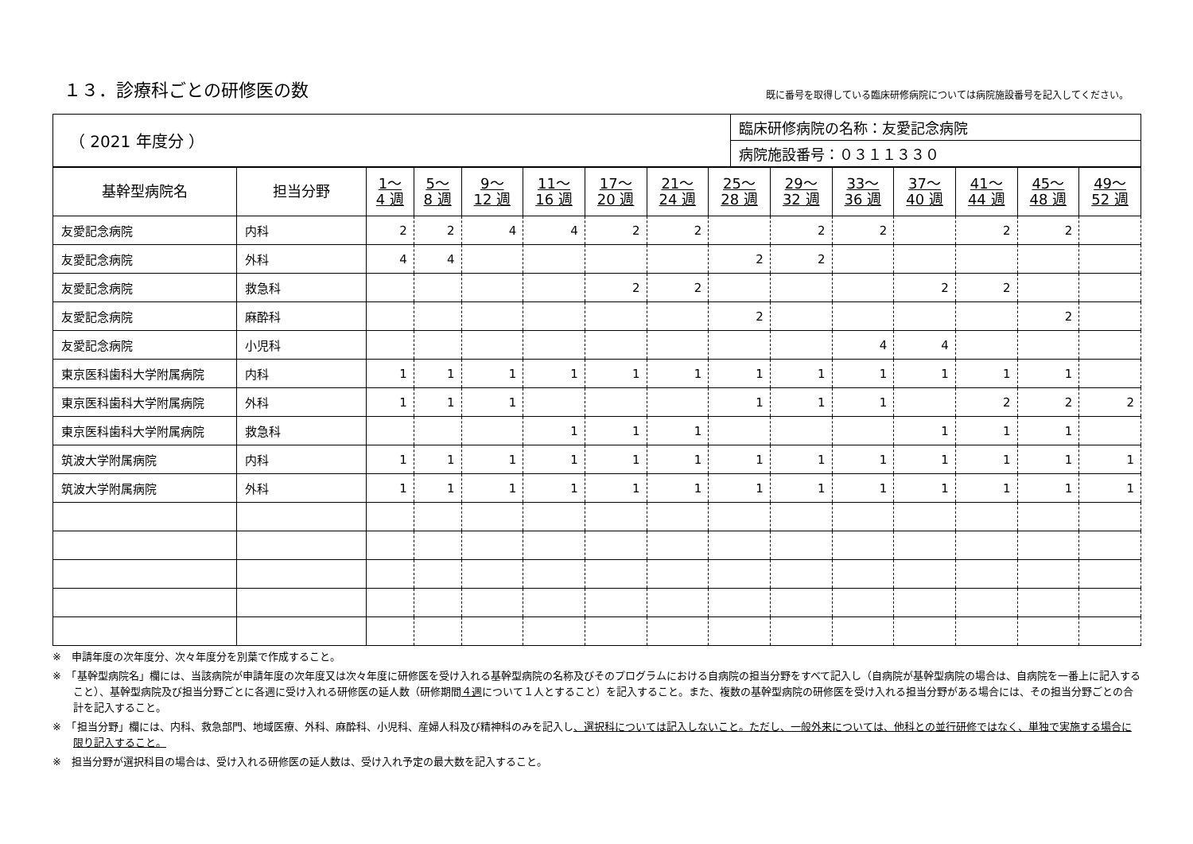１３．診療科ごとの研修医の数
既に番号を取得している臨床研修病院については病院施設番号を記入してください。
| （ 2021 年度分 ） | 臨床研修病院の名称：友愛記念病院 |
| | 病院施設番号：０３１１３３０ |
| 基幹型病院名 | 担当分野 | 1～ 4 週 | 5～ 8 週 | 9～ 12 週 | 11～ 16 週 | 17～ 20 週 | 21～ 24 週 | 25～ 28 週 | 29～ 32 週 | 33～ 36 週 | 37～ 40 週 | 41～ 44 週 | 45～ 48 週 | 49～ 52 週 |
| --- | --- | --- | --- | --- | --- | --- | --- | --- | --- | --- | --- | --- | --- | --- |
| 友愛記念病院 | 内科 | 2 | 2 | 4 | 4 | 2 | 2 | | 2 | 2 | | 2 | 2 | |
| 友愛記念病院 | 外科 | 4 | 4 | | | | | 2 | 2 | | | | | |
| 友愛記念病院 | 救急科 | | | | | 2 | 2 | | | | 2 | 2 | | |
| 友愛記念病院 | 麻酔科 | | | | | | | 2 | | | | | 2 | |
| 友愛記念病院 | 小児科 | | | | | | | | | 4 | 4 | | | |
| 東京医科歯科大学附属病院 | 内科 | 1 | 1 | 1 | 1 | 1 | 1 | 1 | 1 | 1 | 1 | 1 | 1 | |
| 東京医科歯科大学附属病院 | 外科 | 1 | 1 | 1 | | | | 1 | 1 | 1 | | 2 | 2 | 2 |
| 東京医科歯科大学附属病院 | 救急科 | | | | 1 | 1 | 1 | | | | 1 | 1 | 1 | |
| 筑波大学附属病院 | 内科 | 1 | 1 | 1 | 1 | 1 | 1 | 1 | 1 | 1 | 1 | 1 | 1 | 1 |
| 筑波大学附属病院 | 外科 | 1 | 1 | 1 | 1 | 1 | 1 | 1 | 1 | 1 | 1 | 1 | 1 | 1 |
※　申請年度の次年度分、次々年度分を別葉で作成すること。
※　「基幹型病院名」欄には、当該病院が申請年度の次年度又は次々年度に研修医を受け入れる基幹型病院の名称及びそのプログラムにおける自病院の担当分野をすべて記入し（自病院が基幹型病院の場合は、自病院を一番上に記入すること）、基幹型病院及び担当分野ごとに各週に受け入れる研修医の延人数（研修期間４週について１人とすること）を記入すること。また、複数の基幹型病院の研修医を受け入れる担当分野がある場合には、その担当分野ごとの合計を記入すること。
※　「担当分野」欄には、内科、救急部門、地域医療、外科、麻酔科、小児科、産婦人科及び精神科のみを記入し、選択科については記入しないこと。ただし、一般外来については、他科との並行研修ではなく、単独で実施する場合に限り記入すること。
※　担当分野が選択科目の場合は、受け入れる研修医の延人数は、受け入れ予定の最大数を記入すること。